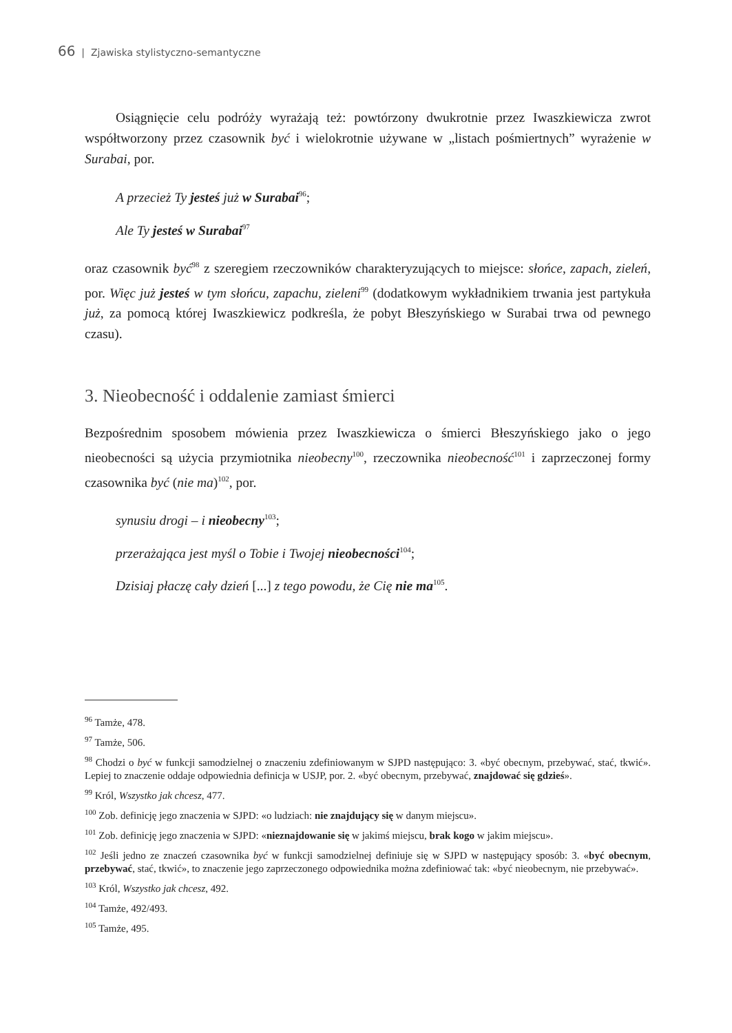66 | Zjawiska stylistyczno-semantyczne
Osiągnięcie celu podróży wyrażają też: powtórzony dwukrotnie przez Iwaszkiewicza zwrot współtworzony przez czasownik być i wielokrotnie używane w „listach pośmiertnych” wyrażenie w Surabai, por.
A przecież Ty jesteś już w Surabai<sup>96</sup>;
Ale Ty jesteś w Surabai<sup>97</sup>
oraz czasownik być<sup>98</sup> z szeregiem rzeczowników charakteryzujących to miejsce: słońce, zapach, zieleń, por. Więc już jesteś w tym słońcu, zapachu, zieleni<sup>99</sup> (dodatkowym wykładnikiem trwania jest partykuła już, za pomocą której Iwaszkiewicz podkreśla, że pobyt Błeszyńskiego w Surabai trwa od pewnego czasu).
3. Nieobecność i oddalenie zamiast śmierci
Bezpośrednim sposobem mówienia przez Iwaszkiewicza o śmierci Błeszyńskiego jako o jego nieobecności są użycia przymiotnika nieobecny<sup>100</sup>, rzeczownika nieobecność<sup>101</sup> i zaprzeczonej formy czasownika być (nie ma)<sup>102</sup>, por.
synusiu drogi – i nieobecny<sup>103</sup>;
przerażająca jest myśl o Tobie i Twojej nieobecności<sup>104</sup>;
Dzisiaj płaczę cały dzień [...] z tego powodu, że Cię nie ma<sup>105</sup>.
<sup>96</sup> Tamże, 478.
<sup>97</sup> Tamże, 506.
<sup>98</sup> Chodzi o być w funkcji samodzielnej o znaczeniu zdefiniowanym w SJPD następująco: 3. «być obecnym, przebywać, stać, tkwić». Lepiej to znaczenie oddaje odpowiednia definicja w USJP, por. 2. «być obecnym, przebywać, znajdować się gdzieś».
<sup>99</sup> Król, Wszystko jak chcesz, 477.
<sup>100</sup> Zob. definicję jego znaczenia w SJPD: «o ludziach: nie znajdujący się w danym miejscu».
<sup>101</sup> Zob. definicję jego znaczenia w SJPD: «nieznajdowanie się w jakimś miejscu, brak kogo w jakim miejscu».
<sup>102</sup> Jeśli jedno ze znaczeń czasownika być w funkcji samodzielnej definiuje się w SJPD w następujący sposób: 3. «być obecnym, przebywać, stać, tkwić», to znaczenie jego zaprzeczonego odpowiednika można zdefiniować tak: «być nieobecnym, nie przebywać».
<sup>103</sup> Król, Wszystko jak chcesz, 492.
<sup>104</sup> Tamże, 492/493.
<sup>105</sup> Tamże, 495.